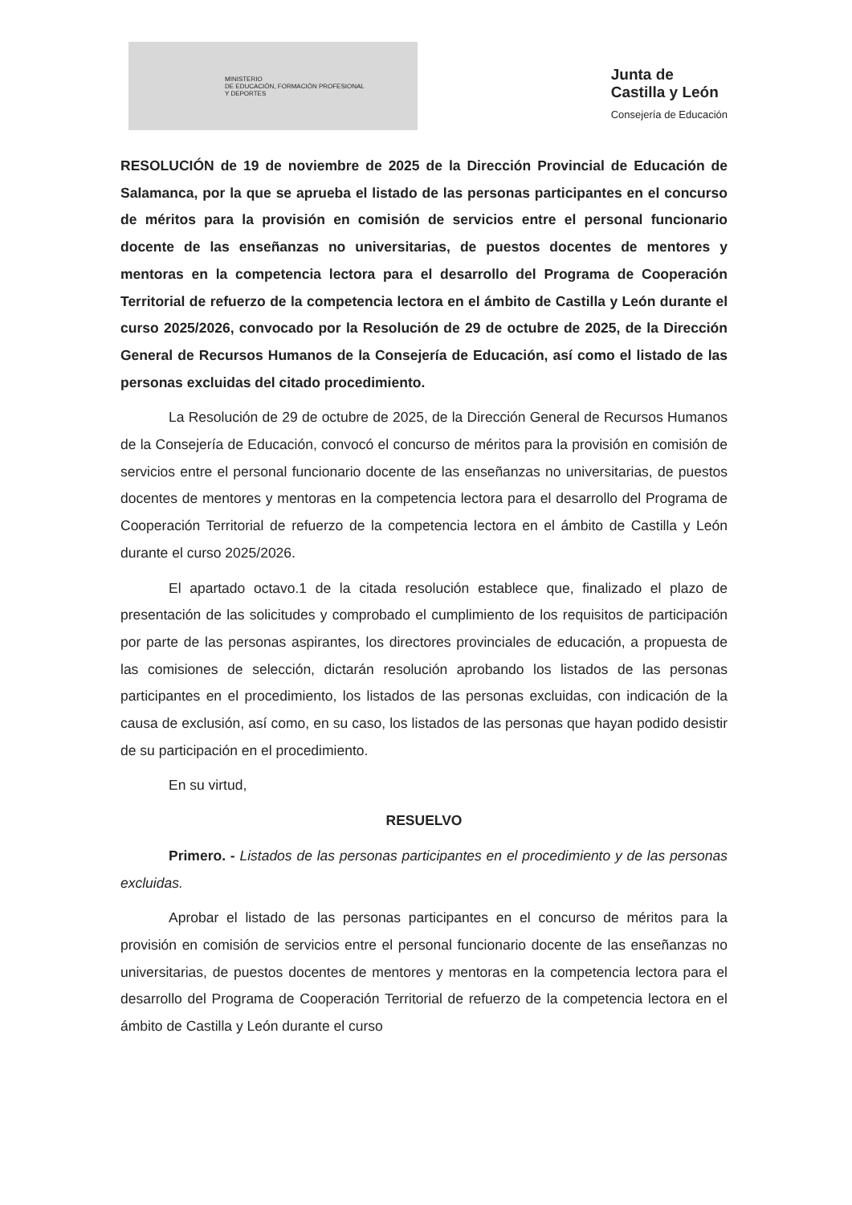MINISTERIO
DE EDUCACIÓN, FORMACIÓN PROFESIONAL
Y DEPORTES
Junta de
Castilla y León
Consejería de Educación
RESOLUCIÓN de 19 de noviembre de 2025 de la Dirección Provincial de Educación de Salamanca, por la que se aprueba el listado de las personas participantes en el concurso de méritos para la provisión en comisión de servicios entre el personal funcionario docente de las enseñanzas no universitarias, de puestos docentes de mentores y mentoras en la competencia lectora para el desarrollo del Programa de Cooperación Territorial de refuerzo de la competencia lectora en el ámbito de Castilla y León durante el curso 2025/2026, convocado por la Resolución de 29 de octubre de 2025, de la Dirección General de Recursos Humanos de la Consejería de Educación, así como el listado de las personas excluidas del citado procedimiento.
La Resolución de 29 de octubre de 2025, de la Dirección General de Recursos Humanos de la Consejería de Educación, convocó el concurso de méritos para la provisión en comisión de servicios entre el personal funcionario docente de las enseñanzas no universitarias, de puestos docentes de mentores y mentoras en la competencia lectora para el desarrollo del Programa de Cooperación Territorial de refuerzo de la competencia lectora en el ámbito de Castilla y León durante el curso 2025/2026.
El apartado octavo.1 de la citada resolución establece que, finalizado el plazo de presentación de las solicitudes y comprobado el cumplimiento de los requisitos de participación por parte de las personas aspirantes, los directores provinciales de educación, a propuesta de las comisiones de selección, dictarán resolución aprobando los listados de las personas participantes en el procedimiento, los listados de las personas excluidas, con indicación de la causa de exclusión, así como, en su caso, los listados de las personas que hayan podido desistir de su participación en el procedimiento.
En su virtud,
RESUELVO
Primero. - Listados de las personas participantes en el procedimiento y de las personas excluidas.
Aprobar el listado de las personas participantes en el concurso de méritos para la provisión en comisión de servicios entre el personal funcionario docente de las enseñanzas no universitarias, de puestos docentes de mentores y mentoras en la competencia lectora para el desarrollo del Programa de Cooperación Territorial de refuerzo de la competencia lectora en el ámbito de Castilla y León durante el curso